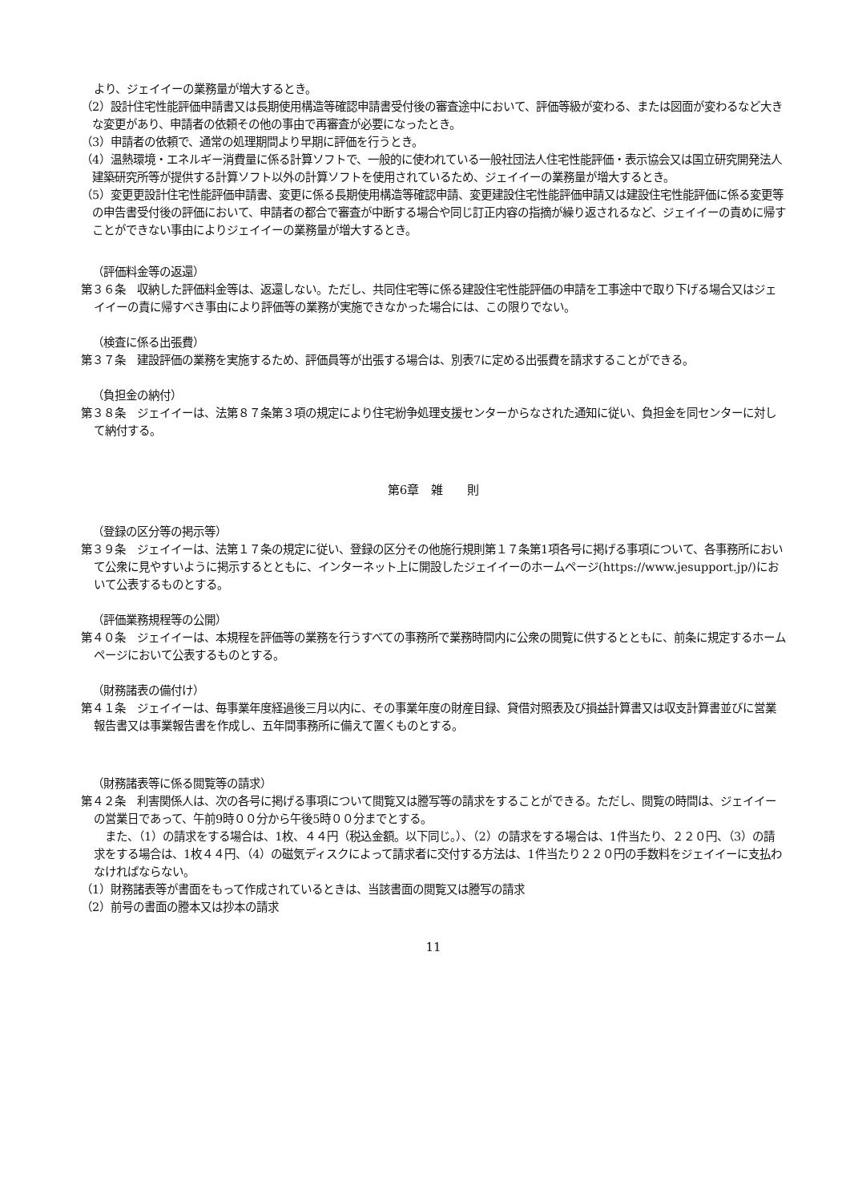より、ジェイイーの業務量が増大するとき。
（2）設計住宅性能評価申請書又は長期使用構造等確認申請書受付後の審査途中において、評価等級が変わる、または図面が変わるなど大きな変更があり、申請者の依頼その他の事由で再審査が必要になったとき。
（3）申請者の依頼で、通常の処理期間より早期に評価を行うとき。
（4）温熱環境・エネルギー消費量に係る計算ソフトで、一般的に使われている一般社団法人住宅性能評価・表示協会又は国立研究開発法人建築研究所等が提供する計算ソフト以外の計算ソフトを使用されているため、ジェイイーの業務量が増大するとき。
（5）変更更設計住宅性能評価申請書、変更に係る長期使用構造等確認申請、変更建設住宅性能評価申請又は建設住宅性能評価に係る変更等の申告書受付後の評価において、申請者の都合で審査が中断する場合や同じ訂正内容の指摘が繰り返されるなど、ジェイイーの責めに帰すことができない事由によりジェイイーの業務量が増大するとき。
（評価料金等の返還）
第３６条　収納した評価料金等は、返還しない。ただし、共同住宅等に係る建設住宅性能評価の申請を工事途中で取り下げる場合又はジェイイーの責に帰すべき事由により評価等の業務が実施できなかった場合には、この限りでない。
（検査に係る出張費）
第３７条　建設評価の業務を実施するため、評価員等が出張する場合は、別表7に定める出張費を請求することができる。
（負担金の納付）
第３８条　ジェイイーは、法第８７条第３項の規定により住宅紛争処理支援センターからなされた通知に従い、負担金を同センターに対して納付する。
第6章　雑　　則
（登録の区分等の掲示等）
第３９条　ジェイイーは、法第１７条の規定に従い、登録の区分その他施行規則第１７条第1項各号に掲げる事項について、各事務所において公衆に見やすいように掲示するとともに、インターネット上に開設したジェイイーのホームページ(https://www.jesupport.jp/)において公表するものとする。
（評価業務規程等の公開）
第４０条　ジェイイーは、本規程を評価等の業務を行うすべての事務所で業務時間内に公衆の閲覧に供するとともに、前条に規定するホームページにおいて公表するものとする。
（財務諸表の備付け）
第４１条　ジェイイーは、毎事業年度経過後三月以内に、その事業年度の財産目録、貸借対照表及び損益計算書又は収支計算書並びに営業報告書又は事業報告書を作成し、五年間事務所に備えて置くものとする。
（財務諸表等に係る閲覧等の請求）
第４２条　利害関係人は、次の各号に掲げる事項について閲覧又は謄写等の請求をすることができる。ただし、閲覧の時間は、ジェイイーの営業日であって、午前9時００分から午後5時００分までとする。
　また、（1）の請求をする場合は、1枚、４４円（税込金額。以下同じ。）、（2）の請求をする場合は、1件当たり、２２０円、（3）の請求をする場合は、1枚４４円、（4）の磁気ディスクによって請求者に交付する方法は、1件当たり２２０円の手数料をジェイイーに支払わなければならない。
（1）財務諸表等が書面をもって作成されているときは、当該書面の閲覧又は謄写の請求
（2）前号の書面の謄本又は抄本の請求
11